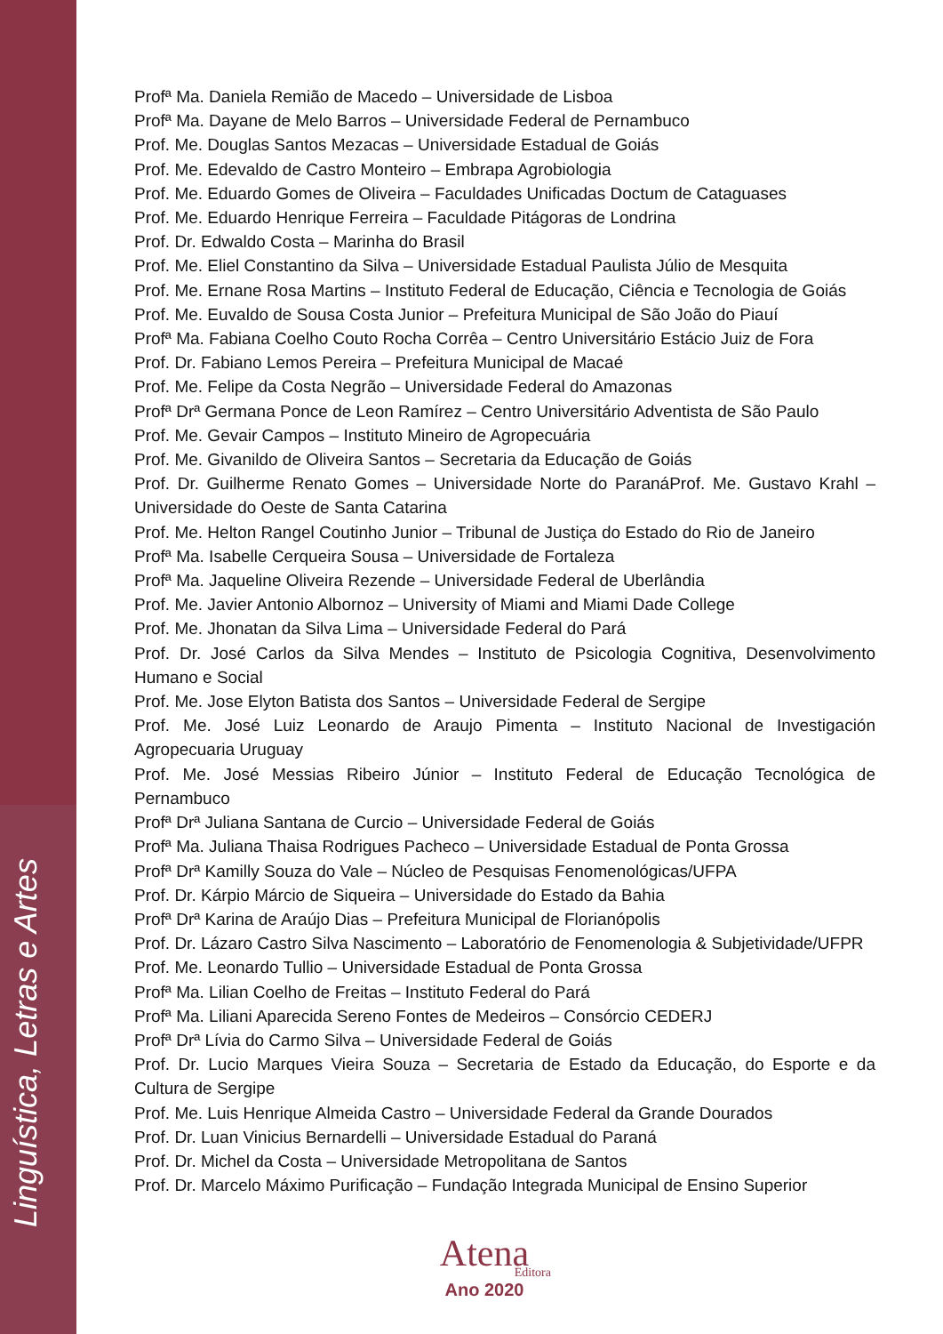Profª Ma. Daniela Remião de Macedo – Universidade de Lisboa
Profª Ma. Dayane de Melo Barros – Universidade Federal de Pernambuco
Prof. Me. Douglas Santos Mezacas – Universidade Estadual de Goiás
Prof. Me. Edevaldo de Castro Monteiro – Embrapa Agrobiologia
Prof. Me. Eduardo Gomes de Oliveira – Faculdades Unificadas Doctum de Cataguases
Prof. Me. Eduardo Henrique Ferreira – Faculdade Pitágoras de Londrina
Prof. Dr. Edwaldo Costa – Marinha do Brasil
Prof. Me. Eliel Constantino da Silva – Universidade Estadual Paulista Júlio de Mesquita
Prof. Me. Ernane Rosa Martins – Instituto Federal de Educação, Ciência e Tecnologia de Goiás
Prof. Me. Euvaldo de Sousa Costa Junior – Prefeitura Municipal de São João do Piauí
Profª Ma. Fabiana Coelho Couto Rocha Corrêa – Centro Universitário Estácio Juiz de Fora
Prof. Dr. Fabiano Lemos Pereira – Prefeitura Municipal de Macaé
Prof. Me. Felipe da Costa Negrão – Universidade Federal do Amazonas
Profª Drª Germana Ponce de Leon Ramírez – Centro Universitário Adventista de São Paulo
Prof. Me. Gevair Campos – Instituto Mineiro de Agropecuária
Prof. Me. Givanildo de Oliveira Santos – Secretaria da Educação de Goiás
Prof. Dr. Guilherme Renato Gomes – Universidade Norte do ParanáProf. Me. Gustavo Krahl – Universidade do Oeste de Santa Catarina
Prof. Me. Helton Rangel Coutinho Junior – Tribunal de Justiça do Estado do Rio de Janeiro
Profª Ma. Isabelle Cerqueira Sousa – Universidade de Fortaleza
Profª Ma. Jaqueline Oliveira Rezende – Universidade Federal de Uberlândia
Prof. Me. Javier Antonio Albornoz – University of Miami and Miami Dade College
Prof. Me. Jhonatan da Silva Lima – Universidade Federal do Pará
Prof. Dr. José Carlos da Silva Mendes – Instituto de Psicologia Cognitiva, Desenvolvimento Humano e Social
Prof. Me. Jose Elyton Batista dos Santos – Universidade Federal de Sergipe
Prof. Me. José Luiz Leonardo de Araujo Pimenta – Instituto Nacional de Investigación Agropecuaria Uruguay
Prof. Me. José Messias Ribeiro Júnior – Instituto Federal de Educação Tecnológica de Pernambuco
Profª Drª Juliana Santana de Curcio – Universidade Federal de Goiás
Profª Ma. Juliana Thaisa Rodrigues Pacheco – Universidade Estadual de Ponta Grossa
Profª Drª Kamilly Souza do Vale – Núcleo de Pesquisas Fenomenológicas/UFPA
Prof. Dr. Kárpio Márcio de Siqueira – Universidade do Estado da Bahia
Profª Drª Karina de Araújo Dias – Prefeitura Municipal de Florianópolis
Prof. Dr. Lázaro Castro Silva Nascimento – Laboratório de Fenomenologia & Subjetividade/UFPR
Prof. Me. Leonardo Tullio – Universidade Estadual de Ponta Grossa
Profª Ma. Lilian Coelho de Freitas – Instituto Federal do Pará
Profª Ma. Liliani Aparecida Sereno Fontes de Medeiros – Consórcio CEDERJ
Profª Drª Lívia do Carmo Silva – Universidade Federal de Goiás
Prof. Dr. Lucio Marques Vieira Souza – Secretaria de Estado da Educação, do Esporte e da Cultura de Sergipe
Prof. Me. Luis Henrique Almeida Castro – Universidade Federal da Grande Dourados
Prof. Dr. Luan Vinicius Bernardelli – Universidade Estadual do Paraná
Prof. Dr. Michel da Costa – Universidade Metropolitana de Santos
Prof. Dr. Marcelo Máximo Purificação – Fundação Integrada Municipal de Ensino Superior
Atena
Editora
Ano 2020
Linguística, Letras e Artes